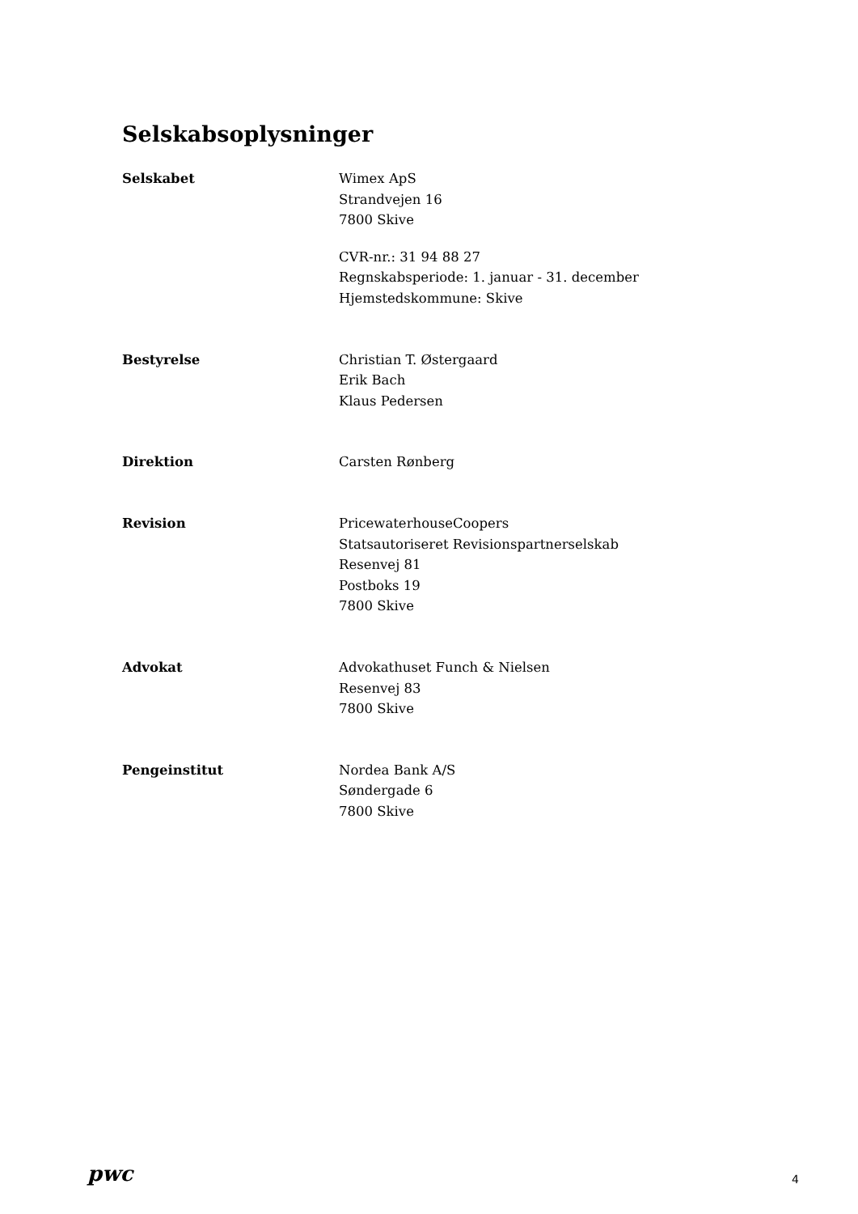Selskabsoplysninger
Selskabet Wimex ApS
Strandvejen 16
7800 Skive
CVR-nr.: 31 94 88 27
Regnskabsperiode: 1. januar - 31. december
Hjemstedskommune: Skive
Bestyrelse Christian T. Østergaard
Erik Bach
Klaus Pedersen
Direktion Carsten Rønberg
Revision PricewaterhouseCoopers
Statsautoriseret Revisionspartnerselskab
Resenvej 81
Postboks 19
7800 Skive
Advokat Advokathuset Funch & Nielsen
Resenvej 83
7800 Skive
Pengeinstitut Nordea Bank A/S
Søndergade 6
7800 Skive
pwc
4